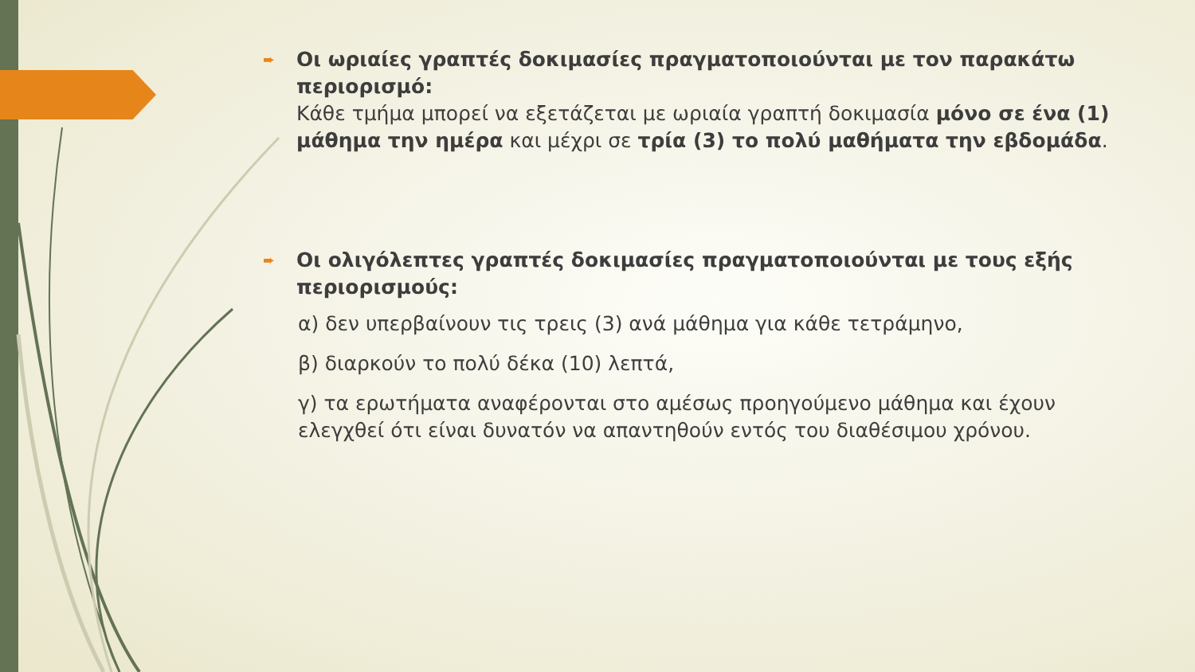➨
Οι ωριαίες γραπτές δοκιμασίες πραγματοποιούνται με τον παρακάτω περιορισμό:
Κάθε τμήμα μπορεί να εξετάζεται με ωριαία γραπτή δοκιμασία μόνο σε ένα (1) μάθημα την ημέρα και μέχρι σε τρία (3) το πολύ μαθήματα την εβδομάδα.
➨
Οι ολιγόλεπτες γραπτές δοκιμασίες πραγματοποιούνται με τους εξής περιορισμούς:
α) δεν υπερβαίνουν τις τρεις (3) ανά μάθημα για κάθε τετράμηνο,
β) διαρκούν το πολύ δέκα (10) λεπτά,
γ) τα ερωτήματα αναφέρονται στο αμέσως προηγούμενο μάθημα και έχουν ελεγχθεί ότι είναι δυνατόν να απαντηθούν εντός του διαθέσιμου χρόνου.